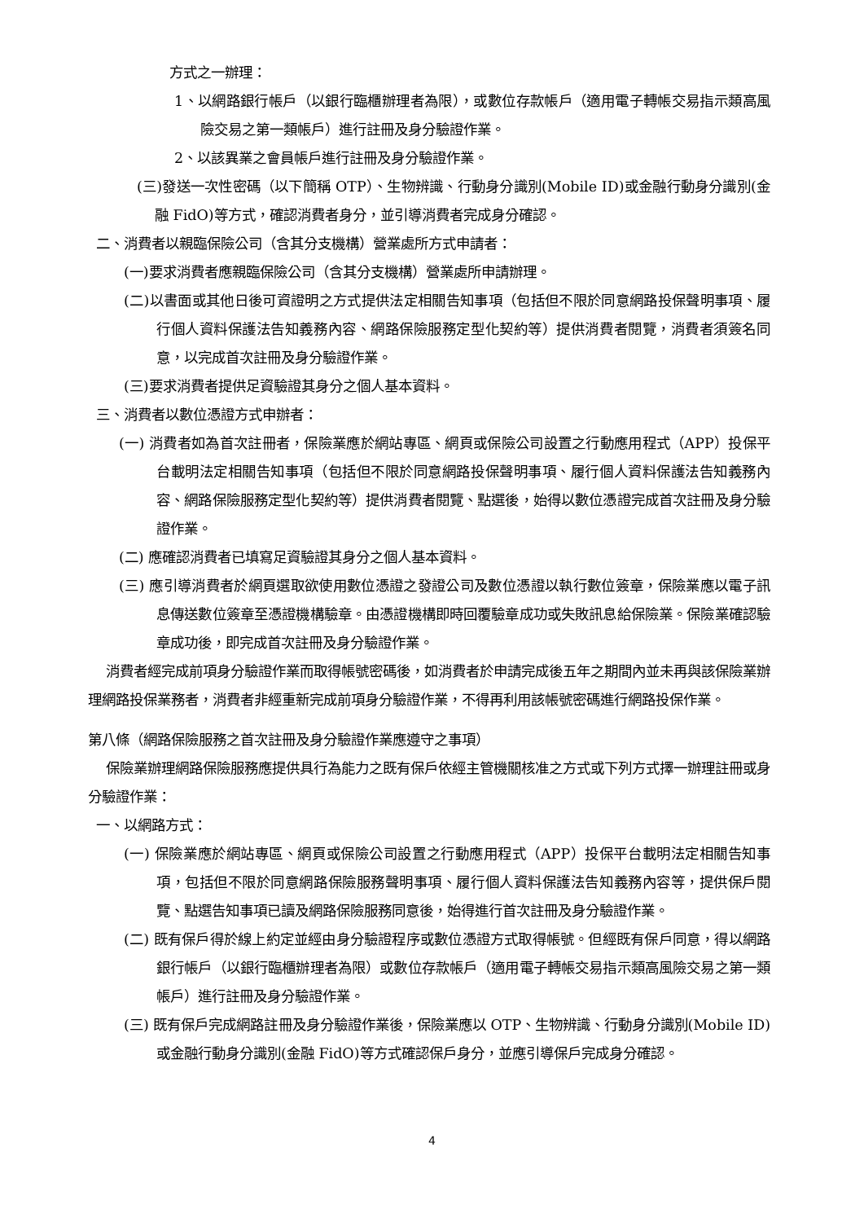方式之一辦理：
1、以網路銀行帳戶（以銀行臨櫃辦理者為限），或數位存款帳戶（適用電子轉帳交易指示類高風險交易之第一類帳戶）進行註冊及身分驗證作業。
2、以該異業之會員帳戶進行註冊及身分驗證作業。
(三)發送一次性密碼（以下簡稱 OTP）、生物辨識、行動身分識別(Mobile ID)或金融行動身分識別(金融 FidO)等方式，確認消費者身分，並引導消費者完成身分確認。
二、消費者以親臨保險公司（含其分支機構）營業處所方式申請者：
(一)要求消費者應親臨保險公司（含其分支機構）營業處所申請辦理。
(二)以書面或其他日後可資證明之方式提供法定相關告知事項（包括但不限於同意網路投保聲明事項、履行個人資料保護法告知義務內容、網路保險服務定型化契約等）提供消費者閱覽，消費者須簽名同意，以完成首次註冊及身分驗證作業。
(三)要求消費者提供足資驗證其身分之個人基本資料。
三、消費者以數位憑證方式申辦者：
(一) 消費者如為首次註冊者，保險業應於網站專區、網頁或保險公司設置之行動應用程式（APP）投保平台載明法定相關告知事項（包括但不限於同意網路投保聲明事項、履行個人資料保護法告知義務內容、網路保險服務定型化契約等）提供消費者閱覽、點選後，始得以數位憑證完成首次註冊及身分驗證作業。
(二) 應確認消費者已填寫足資驗證其身分之個人基本資料。
(三) 應引導消費者於網頁選取欲使用數位憑證之發證公司及數位憑證以執行數位簽章，保險業應以電子訊息傳送數位簽章至憑證機構驗章。由憑證機構即時回覆驗章成功或失敗訊息給保險業。保險業確認驗章成功後，即完成首次註冊及身分驗證作業。
消費者經完成前項身分驗證作業而取得帳號密碼後，如消費者於申請完成後五年之期間內並未再與該保險業辦理網路投保業務者，消費者非經重新完成前項身分驗證作業，不得再利用該帳號密碼進行網路投保作業。
第八條（網路保險服務之首次註冊及身分驗證作業應遵守之事項）
保險業辦理網路保險服務應提供具行為能力之既有保戶依經主管機關核准之方式或下列方式擇一辦理註冊或身分驗證作業：
一、以網路方式：
(一) 保險業應於網站專區、網頁或保險公司設置之行動應用程式（APP）投保平台載明法定相關告知事項，包括但不限於同意網路保險服務聲明事項、履行個人資料保護法告知義務內容等，提供保戶閱覽、點選告知事項已讀及網路保險服務同意後，始得進行首次註冊及身分驗證作業。
(二) 既有保戶得於線上約定並經由身分驗證程序或數位憑證方式取得帳號。但經既有保戶同意，得以網路銀行帳戶（以銀行臨櫃辦理者為限）或數位存款帳戶（適用電子轉帳交易指示類高風險交易之第一類帳戶）進行註冊及身分驗證作業。
(三) 既有保戶完成網路註冊及身分驗證作業後，保險業應以 OTP、生物辨識、行動身分識別(Mobile ID)或金融行動身分識別(金融 FidO)等方式確認保戶身分，並應引導保戶完成身分確認。
4